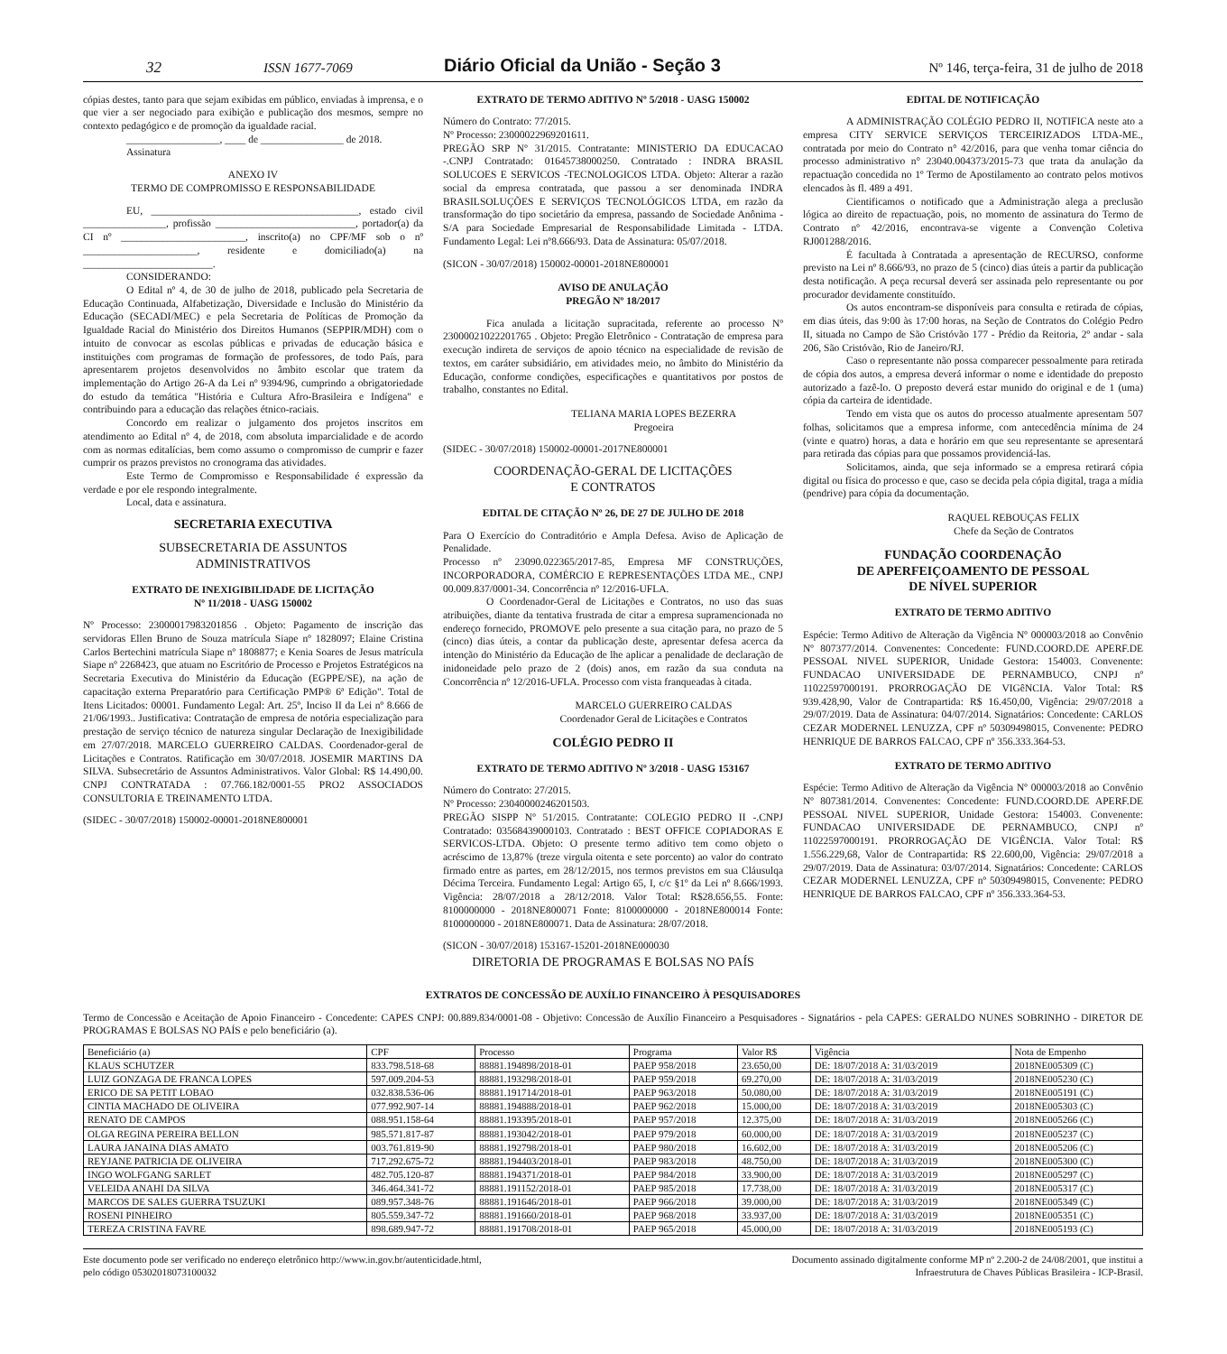32 ISSN 1677-7069 Diário Oficial da União - Seção 3 Nº 146, terça-feira, 31 de julho de 2018
cópias destes, tanto para que sejam exibidas em público, enviadas à imprensa, e o que vier a ser negociado para exibição e publicação dos mesmos, sempre no contexto pedagógico e de promoção da igualdade racial.
__________________, ____ de ________________ de 2018.
Assinatura
ANEXO IV
TERMO DE COMPROMISSO E RESPONSABILIDADE
EU, ________________________________________, estado civil ________________, profissão ___________________________, portador(a) da CI nº ________________________, inscrito(a) no CPF/MF sob o nº ______________________, residente e domiciliado(a) na _________________________.
CONSIDERANDO:
O Edital nº 4, de 30 de julho de 2018, publicado pela Secretaria de Educação Continuada, Alfabetização, Diversidade e Inclusão do Ministério da Educação (SECADI/MEC) e pela Secretaria de Políticas de Promoção da Igualdade Racial do Ministério dos Direitos Humanos (SEPPIR/MDH) com o intuito de convocar as escolas públicas e privadas de educação básica e instituições com programas de formação de professores, de todo País, para apresentarem projetos desenvolvidos no âmbito escolar que tratem da implementação do Artigo 26-A da Lei nº 9394/96, cumprindo a obrigatoriedade do estudo da temática "História e Cultura Afro-Brasileira e Indígena" e contribuindo para a educação das relações étnico-raciais.
Concordo em realizar o julgamento dos projetos inscritos em atendimento ao Edital nº 4, de 2018, com absoluta imparcialidade e de acordo com as normas editalícias, bem como assumo o compromisso de cumprir e fazer cumprir os prazos previstos no cronograma das atividades.
Este Termo de Compromisso e Responsabilidade é expressão da verdade e por ele respondo integralmente.
Local, data e assinatura.
SECRETARIA EXECUTIVA
SUBSECRETARIA DE ASSUNTOS
ADMINISTRATIVOS
EXTRATO DE INEXIGIBILIDADE DE LICITAÇÃO
Nº 11/2018 - UASG 150002
Nº Processo: 23000017983201856 . Objeto: Pagamento de inscrição das servidoras Ellen Bruno de Souza matrícula Siape nº 1828097; Elaine Cristina Carlos Bertechini matrícula Siape nº 1808877; e Kenia Soares de Jesus matrícula Siape nº 2268423, que atuam no Escritório de Processo e Projetos Estratégicos na Secretaria Executiva do Ministério da Educação (EGPPE/SE), na ação de capacitação externa Preparatório para Certificação PMP® 6ª Edição". Total de Itens Licitados: 00001. Fundamento Legal: Art. 25º, Inciso II da Lei nº 8.666 de 21/06/1993.. Justificativa: Contratação de empresa de notória especialização para prestação de serviço técnico de natureza singular Declaração de Inexigibilidade em 27/07/2018. MARCELO GUERREIRO CALDAS. Coordenador-geral de Licitações e Contratos. Ratificação em 30/07/2018. JOSEMIR MARTINS DA SILVA. Subsecretário de Assuntos Administrativos. Valor Global: R$ 14.490,00. CNPJ CONTRATADA : 07.766.182/0001-55 PRO2 ASSOCIADOS CONSULTORIA E TREINAMENTO LTDA.
(SIDEC - 30/07/2018) 150002-00001-2018NE800001
EXTRATO DE TERMO ADITIVO Nº 5/2018 - UASG 150002
Número do Contrato: 77/2015.
Nº Processo: 23000022969201611.
PREGÃO SRP Nº 31/2015. Contratante: MINISTERIO DA EDUCACAO -.CNPJ Contratado: 01645738000250. Contratado : INDRA BRASIL SOLUCOES E SERVICOS -TECNOLOGICOS LTDA. Objeto: Alterar a razão social da empresa contratada, que passou a ser denominada INDRA BRASILSOLUÇÕES E SERVIÇOS TECNOLÓGICOS LTDA, em razão da transformação do tipo societário da empresa, passando de Sociedade Anônima - S/A para Sociedade Empresarial de Responsabilidade Limitada - LTDA. Fundamento Legal: Lei nº8.666/93. Data de Assinatura: 05/07/2018.
(SICON - 30/07/2018) 150002-00001-2018NE800001
AVISO DE ANULAÇÃO
PREGÃO Nº 18/2017
Fica anulada a licitação supracitada, referente ao processo Nº 23000021022201765 . Objeto: Pregão Eletrônico - Contratação de empresa para execução indireta de serviços de apoio técnico na especialidade de revisão de textos, em caráter subsidiário, em atividades meio, no âmbito do Ministério da Educação, conforme condições, especificações e quantitativos por postos de trabalho, constantes no Edital.
TELIANA MARIA LOPES BEZERRA
Pregoeira
(SIDEC - 30/07/2018) 150002-00001-2017NE800001
COORDENAÇÃO-GERAL DE LICITAÇÕES
E CONTRATOS
EDITAL DE CITAÇÃO Nº 26, DE 27 DE JULHO DE 2018
Para O Exercício do Contraditório e Ampla Defesa. Aviso de Aplicação de Penalidade.
Processo nº 23090.022365/2017-85, Empresa MF CONSTRUÇÕES, INCORPORADORA, COMÉRCIO E REPRESENTAÇÕES LTDA ME., CNPJ 00.009.837/0001-34. Concorrência nº 12/2016-UFLA.
O Coordenador-Geral de Licitações e Contratos, no uso das suas atribuições, diante da tentativa frustrada de citar a empresa supramencionada no endereço fornecido, PROMOVE pelo presente a sua citação para, no prazo de 5 (cinco) dias úteis, a contar da publicação deste, apresentar defesa acerca da intenção do Ministério da Educação de lhe aplicar a penalidade de declaração de inidoneidade pelo prazo de 2 (dois) anos, em razão da sua conduta na Concorrência nº 12/2016-UFLA. Processo com vista franqueadas à citada.
MARCELO GUERREIRO CALDAS
Coordenador Geral de Licitações e Contratos
COLÉGIO PEDRO II
EXTRATO DE TERMO ADITIVO Nº 3/2018 - UASG 153167
Número do Contrato: 27/2015.
Nº Processo: 23040000246201503.
PREGÃO SISPP Nº 51/2015. Contratante: COLEGIO PEDRO II -.CNPJ Contratado: 03568439000103. Contratado : BEST OFFICE COPIADORAS E SERVICOS-LTDA. Objeto: O presente termo aditivo tem como objeto o acréscimo de 13,87% (treze virgula oitenta e sete porcento) ao valor do contrato firmado entre as partes, em 28/12/2015, nos termos previstos em sua Cláusulqa Décima Terceira. Fundamento Legal: Artigo 65, I, c/c §1º da Lei nº 8.666/1993. Vigência: 28/07/2018 a 28/12/2018. Valor Total: R$28.656,55. Fonte: 8100000000 - 2018NE800071 Fonte: 8100000000 - 2018NE800014 Fonte: 8100000000 - 2018NE800071. Data de Assinatura: 28/07/2018.
(SICON - 30/07/2018) 153167-15201-2018NE000030
DIRETORIA DE PROGRAMAS E BOLSAS NO PAÍS
EDITAL DE NOTIFICAÇÃO
A ADMINISTRAÇÃO COLÉGIO PEDRO II, NOTIFICA neste ato a empresa CITY SERVICE SERVIÇOS TERCEIRIZADOS LTDA-ME., contratada por meio do Contrato n° 42/2016, para que venha tomar ciência do processo administrativo n° 23040.004373/2015-73 que trata da anulação da repactuação concedida no 1º Termo de Apostilamento ao contrato pelos motivos elencados às fl. 489 a 491.
Cientificamos o notificado que a Administração alega a preclusão lógica ao direito de repactuação, pois, no momento de assinatura do Termo de Contrato nº 42/2016, encontrava-se vigente a Convenção Coletiva RJ001288/2016.
É facultada à Contratada a apresentação de RECURSO, conforme previsto na Lei nº 8.666/93, no prazo de 5 (cinco) dias úteis a partir da publicação desta notificação. A peça recursal deverá ser assinada pelo representante ou por procurador devidamente constituído.
Os autos encontram-se disponíveis para consulta e retirada de cópias, em dias úteis, das 9:00 às 17:00 horas, na Seção de Contratos do Colégio Pedro II, situada no Campo de São Cristóvão 177 - Prédio da Reitoria, 2º andar - sala 206, São Cristóvão, Rio de Janeiro/RJ.
Caso o representante não possa comparecer pessoalmente para retirada de cópia dos autos, a empresa deverá informar o nome e identidade do preposto autorizado a fazê-lo. O preposto deverá estar munido do original e de 1 (uma) cópia da carteira de identidade.
Tendo em vista que os autos do processo atualmente apresentam 507 folhas, solicitamos que a empresa informe, com antecedência mínima de 24 (vinte e quatro) horas, a data e horário em que seu representante se apresentará para retirada das cópias para que possamos providenciá-las.
Solicitamos, ainda, que seja informado se a empresa retirará cópia digital ou física do processo e que, caso se decida pela cópia digital, traga a mídia (pendrive) para cópia da documentação.
RAQUEL REBOUÇAS FELIX
Chefe da Seção de Contratos
FUNDAÇÃO COORDENAÇÃO
DE APERFEIÇOAMENTO DE PESSOAL
DE NÍVEL SUPERIOR
EXTRATO DE TERMO ADITIVO
Espécie: Termo Aditivo de Alteração da Vigência Nº 000003/2018 ao Convênio Nº 807377/2014. Convenentes: Concedente: FUND.COORD.DE APERF.DE PESSOAL NIVEL SUPERIOR, Unidade Gestora: 154003. Convenente: FUNDACAO UNIVERSIDADE DE PERNAMBUCO, CNPJ nº 11022597000191. PRORROGAÇÃO DE VIGêNCIA. Valor Total: R$ 939.428,90, Valor de Contrapartida: R$ 16.450,00, Vigência: 29/07/2018 a 29/07/2019. Data de Assinatura: 04/07/2014. Signatários: Concedente: CARLOS CEZAR MODERNEL LENUZZA, CPF nº 50309498015, Convenente: PEDRO HENRIQUE DE BARROS FALCAO, CPF nº 356.333.364-53.
EXTRATO DE TERMO ADITIVO
Espécie: Termo Aditivo de Alteração da Vigência Nº 000003/2018 ao Convênio Nº 807381/2014. Convenentes: Concedente: FUND.COORD.DE APERF.DE PESSOAL NIVEL SUPERIOR, Unidade Gestora: 154003. Convenente: FUNDACAO UNIVERSIDADE DE PERNAMBUCO, CNPJ nº 11022597000191. PRORROGAÇÃO DE VIGÊNCIA. Valor Total: R$ 1.556.229,68, Valor de Contrapartida: R$ 22.600,00, Vigência: 29/07/2018 a 29/07/2019. Data de Assinatura: 03/07/2014. Signatários: Concedente: CARLOS CEZAR MODERNEL LENUZZA, CPF nº 50309498015, Convenente: PEDRO HENRIQUE DE BARROS FALCAO, CPF nº 356.333.364-53.
EXTRATOS DE CONCESSÃO DE AUXÍLIO FINANCEIRO À PESQUISADORES
Termo de Concessão e Aceitação de Apoio Financeiro - Concedente: CAPES CNPJ: 00.889.834/0001-08 - Objetivo: Concessão de Auxílio Financeiro a Pesquisadores - Signatários - pela CAPES: GERALDO NUNES SOBRINHO - DIRETOR DE PROGRAMAS E BOLSAS NO PAÍS e pelo beneficiário (a).
| Beneficiário (a) | CPF | Processo | Programa | Valor R$ | Vigência | Nota de Empenho |
| --- | --- | --- | --- | --- | --- | --- |
| KLAUS SCHUTZER | 833.798.518-68 | 88881.194898/2018-01 | PAEP 958/2018 | 23.650,00 | DE: 18/07/2018 A: 31/03/2019 | 2018NE005309 (C) |
| LUIZ GONZAGA DE FRANCA LOPES | 597.009.204-53 | 88881.193298/2018-01 | PAEP 959/2018 | 69.270,00 | DE: 18/07/2018 A: 31/03/2019 | 2018NE005230 (C) |
| ERICO DE SA PETIT LOBAO | 032.838.536-06 | 88881.191714/2018-01 | PAEP 963/2018 | 50.080,00 | DE: 18/07/2018 A: 31/03/2019 | 2018NE005191 (C) |
| CINTIA MACHADO DE OLIVEIRA | 077.992.907-14 | 88881.194888/2018-01 | PAEP 962/2018 | 15.000,00 | DE: 18/07/2018 A: 31/03/2019 | 2018NE005303 (C) |
| RENATO DE CAMPOS | 088.951.158-64 | 88881.193395/2018-01 | PAEP 957/2018 | 12.375,00 | DE: 18/07/2018 A: 31/03/2019 | 2018NE005266 (C) |
| OLGA REGINA PEREIRA BELLON | 985.571.817-87 | 88881.193042/2018-01 | PAEP 979/2018 | 60.000,00 | DE: 18/07/2018 A: 31/03/2019 | 2018NE005237 (C) |
| LAURA JANAINA DIAS AMATO | 003.761.819-90 | 88881.192798/2018-01 | PAEP 980/2018 | 16.602,00 | DE: 18/07/2018 A: 31/03/2019 | 2018NE005206 (C) |
| REYJANE PATRICIA DE OLIVEIRA | 717.292.675-72 | 88881.194403/2018-01 | PAEP 983/2018 | 48.750,00 | DE: 18/07/2018 A: 31/03/2019 | 2018NE005300 (C) |
| INGO WOLFGANG SARLET | 482.705.120-87 | 88881.194371/2018-01 | PAEP 984/2018 | 33.900,00 | DE: 18/07/2018 A: 31/03/2019 | 2018NE005297 (C) |
| VELEIDA ANAHI DA SILVA | 346.464.341-72 | 88881.191152/2018-01 | PAEP 985/2018 | 17.738,00 | DE: 18/07/2018 A: 31/03/2019 | 2018NE005317 (C) |
| MARCOS DE SALES GUERRA TSUZUKI | 089.957.348-76 | 88881.191646/2018-01 | PAEP 966/2018 | 39.000,00 | DE: 18/07/2018 A: 31/03/2019 | 2018NE005349 (C) |
| ROSENI PINHEIRO | 805.559.347-72 | 88881.191660/2018-01 | PAEP 968/2018 | 33.937,00 | DE: 18/07/2018 A: 31/03/2019 | 2018NE005351 (C) |
| TEREZA CRISTINA FAVRE | 898.689.947-72 | 88881.191708/2018-01 | PAEP 965/2018 | 45.000,00 | DE: 18/07/2018 A: 31/03/2019 | 2018NE005193 (C) |
Este documento pode ser verificado no endereço eletrônico http://www.in.gov.br/autenticidade.html,
pelo código 05302018073100032 Documento assinado digitalmente conforme MP nº 2.200-2 de 24/08/2001, que institui a
Infraestrutura de Chaves Públicas Brasileira - ICP-Brasil.